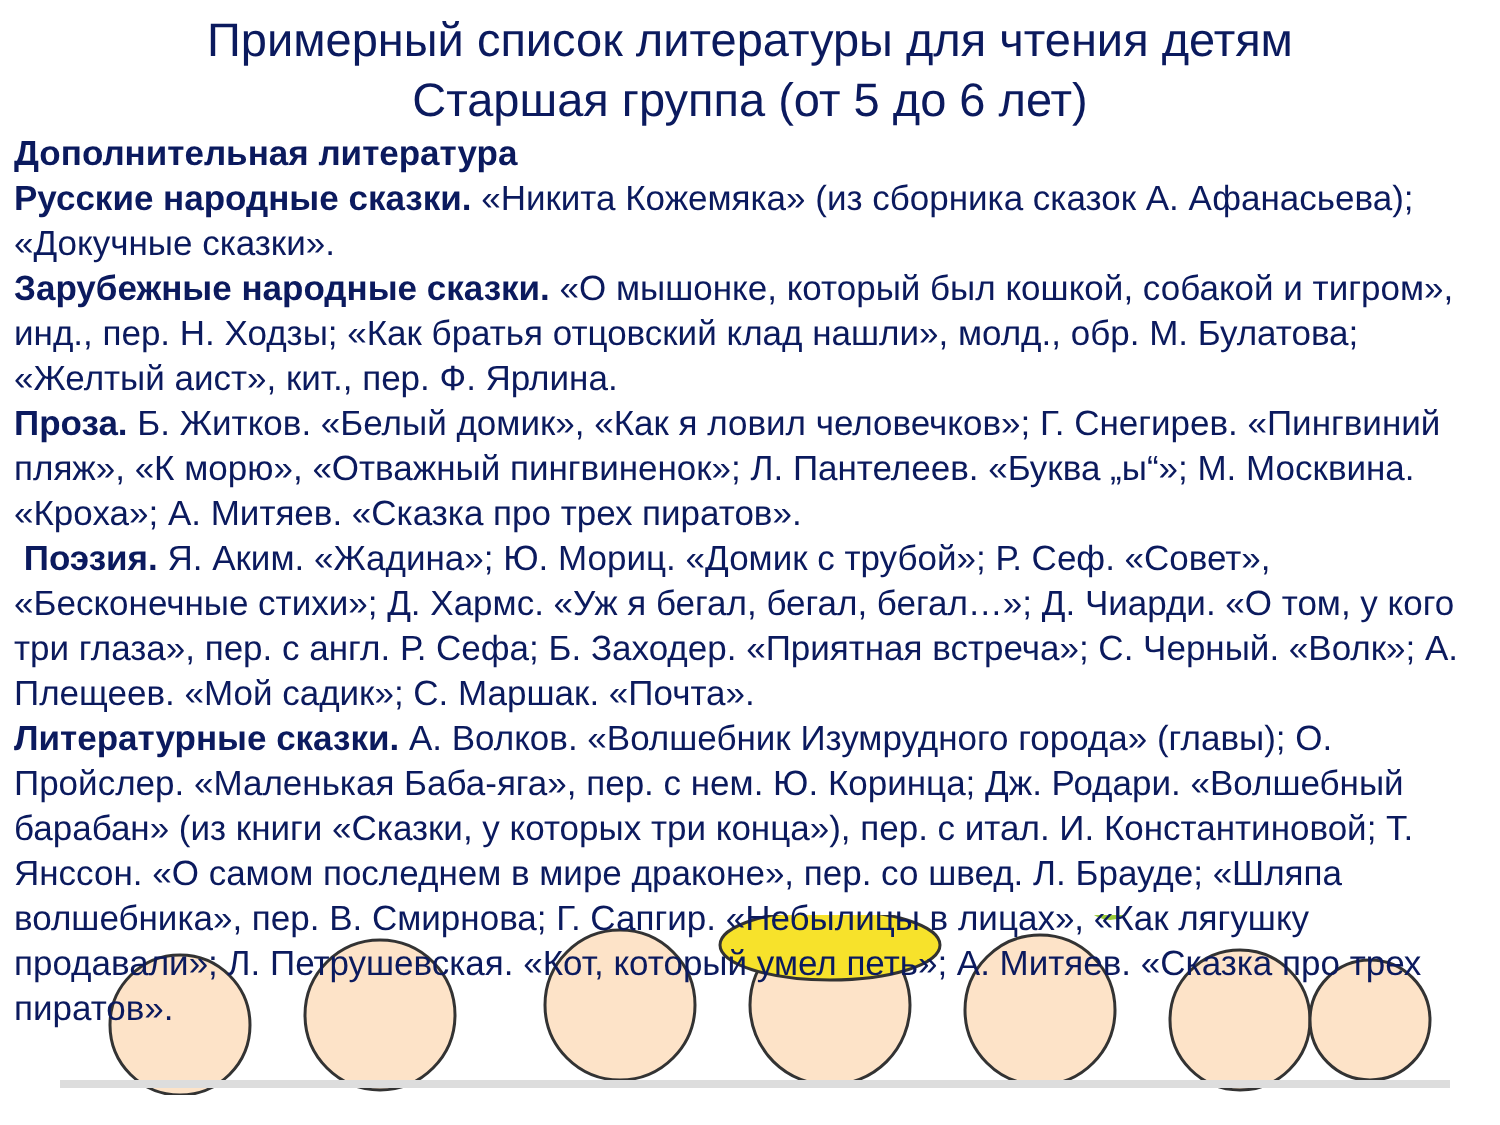Примерный список литературы для чтения детям
Старшая группа (от 5 до 6 лет)
Дополнительная литература
Русские народные сказки. «Никита Кожемяка» (из сборника сказок А. Афанасьева); «Докучные сказки».
Зарубежные народные сказки. «О мышонке, который был кошкой, собакой и тигром», инд., пер. Н. Ходзы; «Как братья отцовский клад нашли», молд., обр. М. Булатова; «Желтый аист», кит., пер. Ф. Ярлина.
Проза. Б. Житков. «Белый домик», «Как я ловил человечков»; Г. Снегирев. «Пингвиний пляж», «К морю», «Отважный пингвиненок»; Л. Пантелеев. «Буква „ы“»; М. Москвина. «Кроха»; А. Митяев. «Сказка про трех пиратов».
Поэзия. Я. Аким. «Жадина»; Ю. Мориц. «Домик с трубой»; Р. Сеф. «Совет», «Бесконечные стихи»; Д. Хармс. «Уж я бегал, бегал, бегал…»; Д. Чиарди. «О том, у кого три глаза», пер. с англ. Р. Сефа; Б. Заходер. «Приятная встреча»; С. Черный. «Волк»; А. Плещеев. «Мой садик»; С. Маршак. «Почта».
Литературные сказки. А. Волков. «Волшебник Изумрудного города» (главы); О. Пройслер. «Маленькая Баба-яга», пер. с нем. Ю. Коринца; Дж. Родари. «Волшебный барабан» (из книги «Сказки, у которых три конца»), пер. с итал. И. Константиновой; Т. Янссон. «О самом последнем в мире драконе», пер. со швед. Л. Брауде; «Шляпа волшебника», пер. В. Смирнова; Г. Сапгир. «Небылицы в лицах», «Как лягушку продавали»; Л. Петрушевская. «Кот, который умел петь»; А. Митяев. «Сказка про трех пиратов».